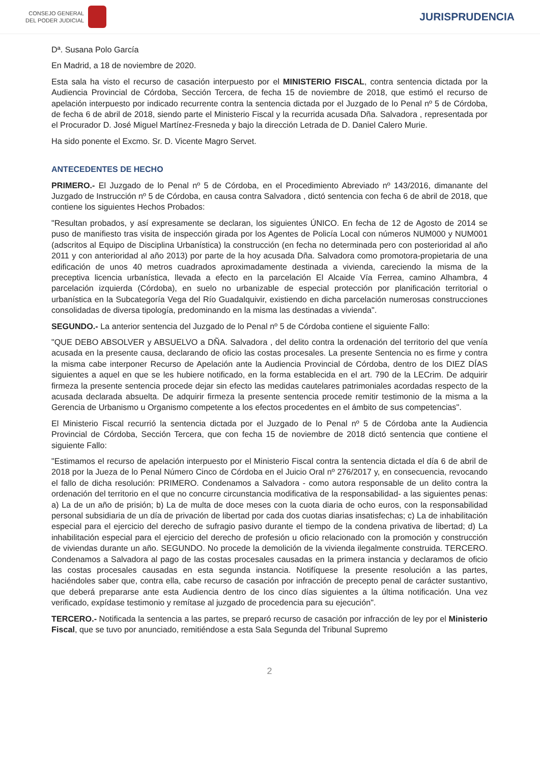CONSEJO GENERAL
DEL PODER JUDICIAL
JURISPRUDENCIA
Dª. Susana Polo García
En Madrid, a 18 de noviembre de 2020.
Esta sala ha visto el recurso de casación interpuesto por el MINISTERIO FISCAL, contra sentencia dictada por la Audiencia Provincial de Córdoba, Sección Tercera, de fecha 15 de noviembre de 2018, que estimó el recurso de apelación interpuesto por indicado recurrente contra la sentencia dictada por el Juzgado de lo Penal nº 5 de Córdoba, de fecha 6 de abril de 2018, siendo parte el Ministerio Fiscal y la recurrida acusada Dña. Salvadora , representada por el Procurador D. José Miguel Martínez-Fresneda y bajo la dirección Letrada de D. Daniel Calero Murie.
Ha sido ponente el Excmo. Sr. D. Vicente Magro Servet.
ANTECEDENTES DE HECHO
PRIMERO.- El Juzgado de lo Penal nº 5 de Córdoba, en el Procedimiento Abreviado nº 143/2016, dimanante del Juzgado de Instrucción nº 5 de Córdoba, en causa contra Salvadora , dictó sentencia con fecha 6 de abril de 2018, que contiene los siguientes Hechos Probados:
"Resultan probados, y así expresamente se declaran, los siguientes ÚNICO. En fecha de 12 de Agosto de 2014 se puso de manifiesto tras visita de inspección girada por los Agentes de Policía Local con números NUM000 y NUM001 (adscritos al Equipo de Disciplina Urbanística) la construcción (en fecha no determinada pero con posterioridad al año 2011 y con anterioridad al año 2013) por parte de la hoy acusada Dña. Salvadora como promotora-propietaria de una edificación de unos 40 metros cuadrados aproximadamente destinada a vivienda, careciendo la misma de la preceptiva licencia urbanística, llevada a efecto en la parcelación El Alcaide Vía Ferrea, camino Alhambra, 4 parcelación izquierda (Córdoba), en suelo no urbanizable de especial protección por planificación territorial o urbanística en la Subcategoría Vega del Río Guadalquivir, existiendo en dicha parcelación numerosas construcciones consolidadas de diversa tipología, predominando en la misma las destinadas a vivienda".
SEGUNDO.- La anterior sentencia del Juzgado de lo Penal nº 5 de Córdoba contiene el siguiente Fallo:
"QUE DEBO ABSOLVER y ABSUELVO a DÑA. Salvadora , del delito contra la ordenación del territorio del que venía acusada en la presente causa, declarando de oficio las costas procesales. La presente Sentencia no es firme y contra la misma cabe interponer Recurso de Apelación ante la Audiencia Provincial de Córdoba, dentro de los DIEZ DÍAS siguientes a aquel en que se les hubiere notificado, en la forma establecida en el art. 790 de la LECrim. De adquirir firmeza la presente sentencia procede dejar sin efecto las medidas cautelares patrimoniales acordadas respecto de la acusada declarada absuelta. De adquirir firmeza la presente sentencia procede remitir testimonio de la misma a la Gerencia de Urbanismo u Organismo competente a los efectos procedentes en el ámbito de sus competencias".
El Ministerio Fiscal recurrió la sentencia dictada por el Juzgado de lo Penal nº 5 de Córdoba ante la Audiencia Provincial de Córdoba, Sección Tercera, que con fecha 15 de noviembre de 2018 dictó sentencia que contiene el siguiente Fallo:
"Estimamos el recurso de apelación interpuesto por el Ministerio Fiscal contra la sentencia dictada el día 6 de abril de 2018 por la Jueza de lo Penal Número Cinco de Córdoba en el Juicio Oral nº 276/2017 y, en consecuencia, revocando el fallo de dicha resolución: PRIMERO. Condenamos a Salvadora - como autora responsable de un delito contra la ordenación del territorio en el que no concurre circunstancia modificativa de la responsabilidad- a las siguientes penas: a) La de un año de prisión; b) La de multa de doce meses con la cuota diaria de ocho euros, con la responsabilidad personal subsidiaria de un día de privación de libertad por cada dos cuotas diarias insatisfechas; c) La de inhabilitación especial para el ejercicio del derecho de sufragio pasivo durante el tiempo de la condena privativa de libertad; d) La inhabilitación especial para el ejercicio del derecho de profesión u oficio relacionado con la promoción y construcción de viviendas durante un año. SEGUNDO. No procede la demolición de la vivienda ilegalmente construida. TERCERO. Condenamos a Salvadora al pago de las costas procesales causadas en la primera instancia y declaramos de oficio las costas procesales causadas en esta segunda instancia. Notifíquese la presente resolución a las partes, haciéndoles saber que, contra ella, cabe recurso de casación por infracción de precepto penal de carácter sustantivo, que deberá prepararse ante esta Audiencia dentro de los cinco días siguientes a la última notificación. Una vez verificado, expídase testimonio y remítase al juzgado de procedencia para su ejecución".
TERCERO.- Notificada la sentencia a las partes, se preparó recurso de casación por infracción de ley por el Ministerio Fiscal, que se tuvo por anunciado, remitiéndose a esta Sala Segunda del Tribunal Supremo
2